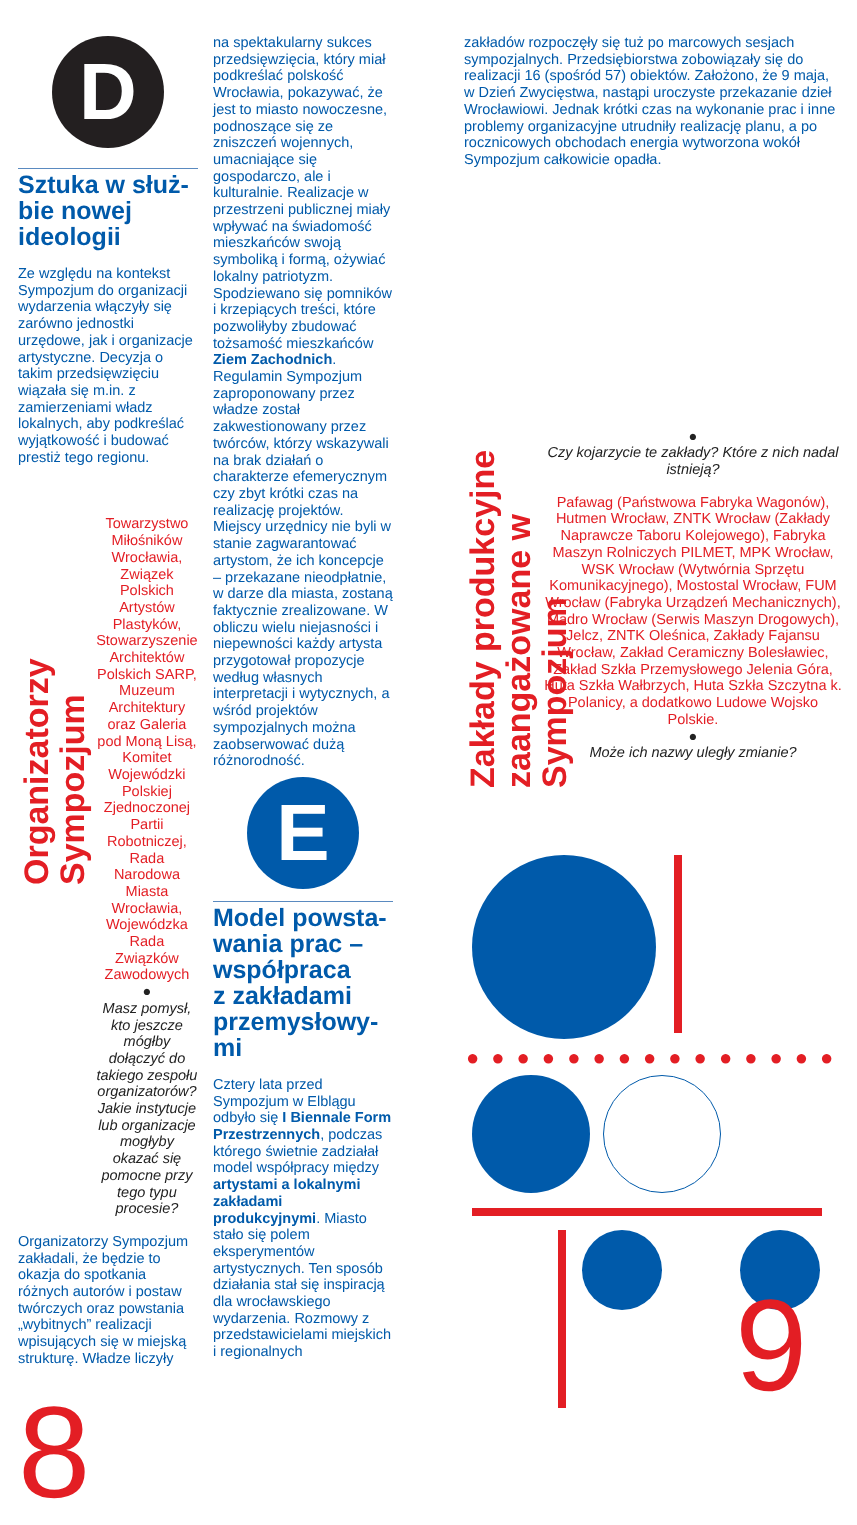D
Sztuka w służ-
bie nowej
ideologii
Ze względu na kontekst Sympozjum do organizacji wydarzenia włączyły się zarówno jednostki urzędowe, jak i organizacje artystyczne. Decyzja o takim przedsięwzięciu wiązała się m.in. z zamierzeniami władz lokalnych, aby podkreślać wyjątkowość i budować prestiż tego regionu.
Organizatorzy Sympozjum
Towarzystwo Miłośników Wrocławia, Związek Polskich Artystów Plastyków, Stowarzyszenie Architektów Polskich SARP, Muzeum Architektury oraz Galeria pod Moną Lisą, Komitet Wojewódzki Polskiej Zjednoczonej Partii Robotniczej, Rada Narodowa Miasta Wrocławia, Wojewódzka Rada Związków Zawodowych
●
Masz pomysł, kto jeszcze mógłby dołączyć do takiego zespołu organizatorów? Jakie instytucje lub organizacje mogłyby okazać się pomocne przy tego typu procesie?
Organizatorzy Sympozjum zakładali, że będzie to okazja do spotkania różnych autorów i postaw twórczych oraz powstania „wybitnych” realizacji wpisujących się w miejską strukturę. Władze liczyły
8
na spektakularny sukces przedsięwzięcia, który miał podkreślać polskość Wrocławia, pokazywać, że jest to miasto nowoczesne, podnoszące się ze zniszczeń wojennych, umacniające się gospodarczo, ale i kulturalnie. Realizacje w przestrzeni publicznej miały wpływać na świadomość mieszkańców swoją symboliką i formą, ożywiać lokalny patriotyzm. Spodziewano się pomników i krzepiących treści, które pozwoliłyby zbudować tożsamość mieszkańców Ziem Zachodnich. Regulamin Sympozjum zaproponowany przez władze został zakwestionowany przez twórców, którzy wskazywali na brak działań o charakterze efemerycznym czy zbyt krótki czas na realizację projektów. Miejscy urzędnicy nie byli w stanie zagwarantować artystom, że ich koncepcje – przekazane nieodpłatnie, w darze dla miasta, zostaną faktycznie zrealizowane. W obliczu wielu niejasności i niepewności każdy artysta przygotował propozycje według własnych interpretacji i wytycznych, a wśród projektów sympozjalnych można zaobserwować dużą różnorodność.
E
Model powsta-
wania prac –
współpraca
z zakładami
przemysłowy-
mi
Cztery lata przed Sympozjum w Elblągu odbyło się I Biennale Form Przestrzennych, podczas którego świetnie zadziałał model współpracy między artystami a lokalnymi zakładami produkcyjnymi. Miasto stało się polem eksperymentów artystycznych. Ten sposób działania stał się inspiracją dla wrocławskiego wydarzenia. Rozmowy z przedstawicielami miejskich i regionalnych
zakładów rozpoczęły się tuż po marcowych sesjach sympozjalnych. Przedsiębiorstwa zobowiązały się do realizacji 16 (spośród 57) obiektów. Założono, że 9 maja, w Dzień Zwycięstwa, nastąpi uroczyste przekazanie dzieł Wrocławiowi. Jednak krótki czas na wykonanie prac i inne problemy organizacyjne utrudniły realizację planu, a po rocznicowych obchodach energia wytworzona wokół Sympozjum całkowicie opadła.
Zakłady produkcyjne zaangażowane w Sympozjum
●
Czy kojarzycie te zakłady? Które z nich nadal istnieją?
Pafawag (Państwowa Fabryka Wagonów), Hutmen Wrocław, ZNTK Wrocław (Zakłady Naprawcze Taboru Kolejowego), Fabryka Maszyn Rolniczych PILMET, MPK Wrocław, WSK Wrocław (Wytwórnia Sprzętu Komunikacyjnego), Mostostal Wrocław, FUM Wrocław (Fabryka Urządzeń Mechanicznych), Madro Wrocław (Serwis Maszyn Drogowych), Jelcz, ZNTK Oleśnica, Zakłady Fajansu Wrocław, Zakład Ceramiczny Bolesławiec, Zakład Szkła Przemysłowego Jelenia Góra, Huta Szkła Wałbrzych, Huta Szkła Szczytna k. Polanicy, a dodatkowo Ludowe Wojsko Polskie.
●
Może ich nazwy uległy zmianie?
●●●●●●●●●●●●●●●
9